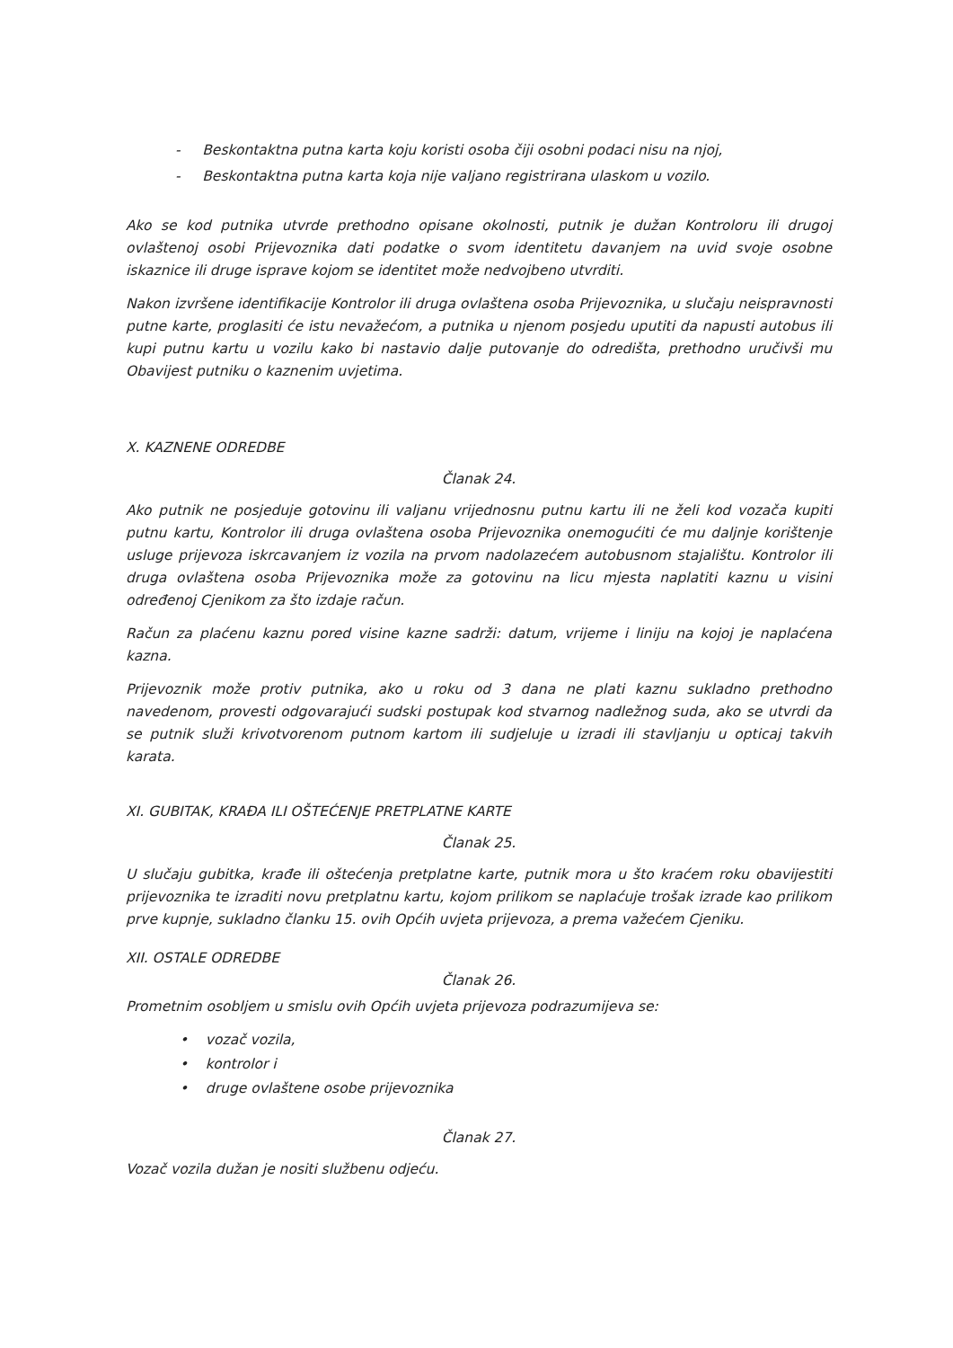- Beskontaktna putna karta koju koristi osoba čiji osobni podaci nisu na njoj,
- Beskontaktna putna karta koja nije valjano registrirana ulaskom u vozilo.
Ako se kod putnika utvrde prethodno opisane okolnosti, putnik je dužan Kontroloru ili drugoj ovlaštenoj osobi Prijevoznika dati podatke o svom identitetu davanjem na uvid svoje osobne iskaznice ili druge isprave kojom se identitet može nedvojbeno utvrditi.
Nakon izvršene identifikacije Kontrolor ili druga ovlaštena osoba Prijevoznika, u slučaju neispravnosti putne karte, proglasiti će istu nevažećom, a putnika u njenom posjedu uputiti da napusti autobus ili kupi putnu kartu u vozilu kako bi nastavio dalje putovanje do odredišta, prethodno uručivši mu Obavijest putniku o kaznenim uvjetima.
X. KAZNENE ODREDBE
Članak 24.
Ako putnik ne posjeduje gotovinu ili valjanu vrijednosnu putnu kartu ili ne želi kod vozača kupiti putnu kartu, Kontrolor ili druga ovlaštena osoba Prijevoznika onemogućiti će mu daljnje korištenje usluge prijevoza iskrcavanjem iz vozila na prvom nadolazećem autobusnom stajalištu. Kontrolor ili druga ovlaštena osoba Prijevoznika može za gotovinu na licu mjesta naplatiti kaznu u visini određenoj Cjenikom za što izdaje račun.
Račun za plaćenu kaznu pored visine kazne sadrži: datum, vrijeme i liniju na kojoj je naplaćena kazna.
Prijevoznik može protiv putnika, ako u roku od 3 dana ne plati kaznu sukladno prethodno navedenom, provesti odgovarajući sudski postupak kod stvarnog nadležnog suda, ako se utvrdi da se putnik služi krivotvorenom putnom kartom ili sudjeluje u izradi ili stavljanju u opticaj takvih karata.
XI. GUBITAK, KRAĐA ILI OŠTEĆENJE PRETPLATNE KARTE
Članak 25.
U slučaju gubitka, krađe ili oštećenja pretplatne karte, putnik mora u što kraćem roku obavijestiti prijevoznika te izraditi novu pretplatnu kartu, kojom prilikom se naplaćuje trošak izrade kao prilikom prve kupnje, sukladno članku 15. ovih Općih uvjeta prijevoza, a prema važećem Cjeniku.
XII. OSTALE ODREDBE
Članak 26.
Prometnim osobljem u smislu ovih Općih uvjeta prijevoza podrazumijeva se:
• vozač vozila,
• kontrolor i
• druge ovlaštene osobe prijevoznika
Članak 27.
Vozač vozila dužan je nositi službenu odjeću.